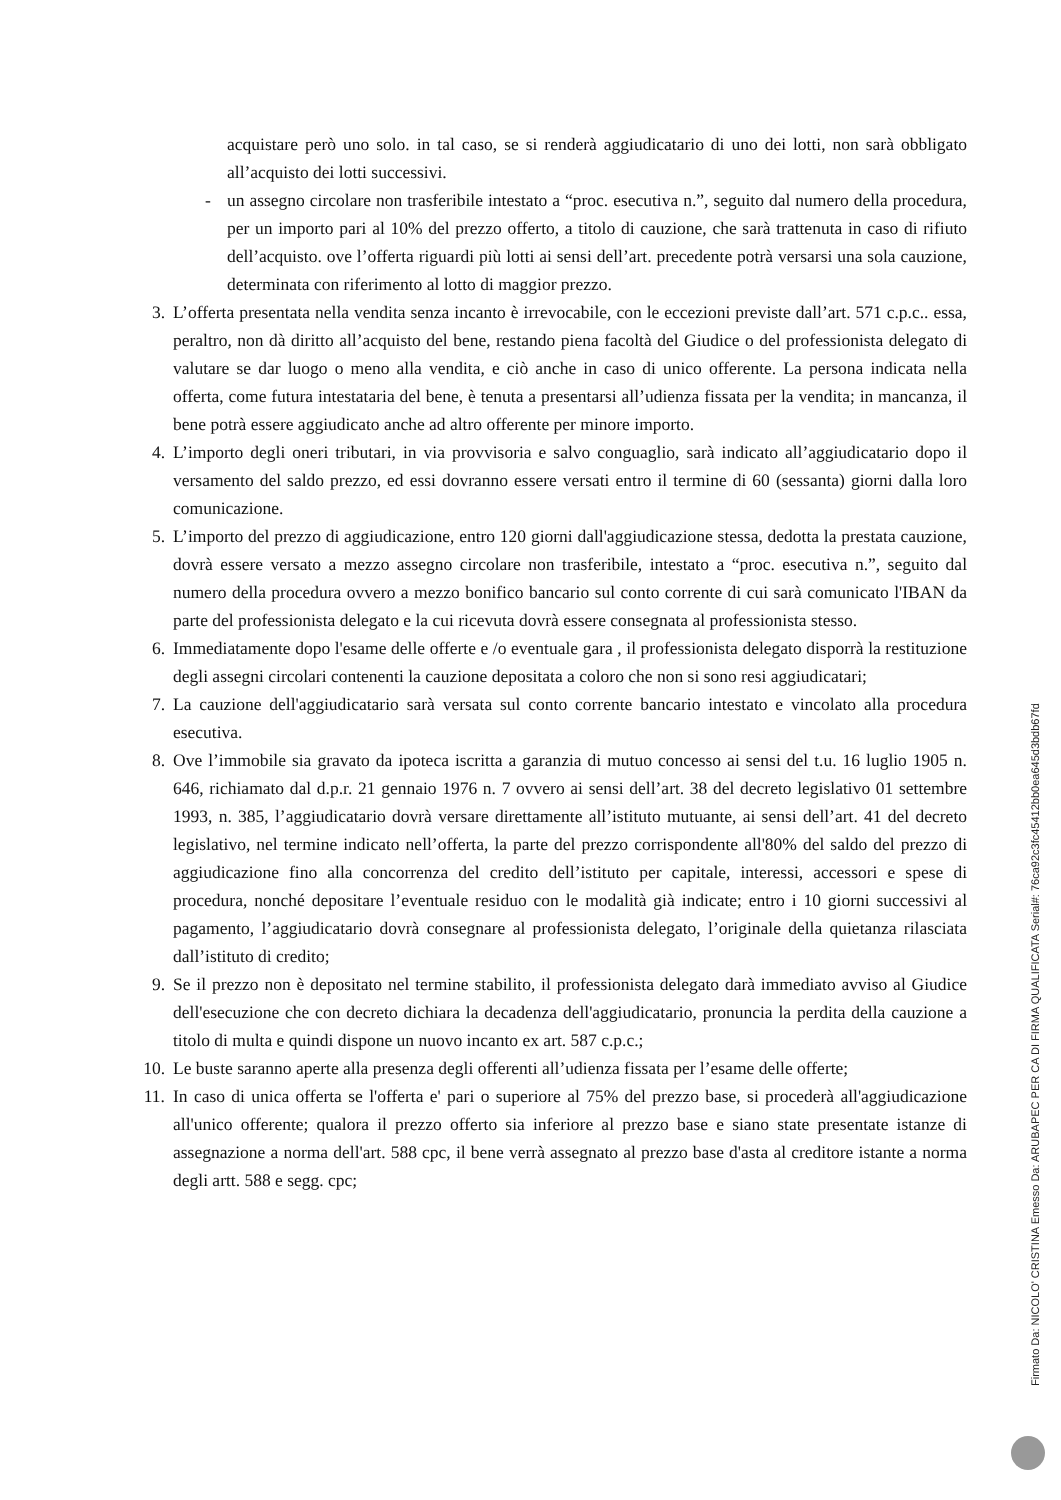acquistare però uno solo. in tal caso, se si renderà aggiudicatario di uno dei lotti, non sarà obbligato all’acquisto dei lotti successivi.
- un assegno circolare non trasferibile intestato a “proc. esecutiva n.”, seguito dal numero della procedura, per un importo pari al 10% del prezzo offerto, a titolo di cauzione, che sarà trattenuta in caso di rifiuto dell’acquisto. ove l’offerta riguardi più lotti ai sensi dell’art. precedente potrà versarsi una sola cauzione, determinata con riferimento al lotto di maggior prezzo.
3. L’offerta presentata nella vendita senza incanto è irrevocabile, con le eccezioni previste dall’art. 571 c.p.c.. essa, peraltro, non dà diritto all’acquisto del bene, restando piena facoltà del Giudice o del professionista delegato di valutare se dar luogo o meno alla vendita, e ciò anche in caso di unico offerente. La persona indicata nella offerta, come futura intestataria del bene, è tenuta a presentarsi all’udienza fissata per la vendita; in mancanza, il bene potrà essere aggiudicato anche ad altro offerente per minore importo.
4. L’importo degli oneri tributari, in via provvisoria e salvo conguaglio, sarà indicato all’aggiudicatario dopo il versamento del saldo prezzo, ed essi dovranno essere versati entro il termine di 60 (sessanta) giorni dalla loro comunicazione.
5. L’importo del prezzo di aggiudicazione, entro 120 giorni dall'aggiudicazione stessa, dedotta la prestata cauzione, dovrà essere versato a mezzo assegno circolare non trasferibile, intestato a “proc. esecutiva n.”, seguito dal numero della procedura ovvero a mezzo bonifico bancario sul conto corrente di cui sarà comunicato l'IBAN da parte del professionista delegato e la cui ricevuta dovrà essere consegnata al professionista stesso.
6. Immediatamente dopo l'esame delle offerte e /o eventuale gara , il professionista delegato disporrà la restituzione degli assegni circolari contenenti la cauzione depositata a coloro che non si sono resi aggiudicatari;
7. La cauzione dell'aggiudicatario sarà versata sul conto corrente bancario intestato e vincolato alla procedura esecutiva.
8. Ove l’immobile sia gravato da ipoteca iscritta a garanzia di mutuo concesso ai sensi del t.u. 16 luglio 1905 n. 646, richiamato dal d.p.r. 21 gennaio 1976 n. 7 ovvero ai sensi dell’art. 38 del decreto legislativo 01 settembre 1993, n. 385, l’aggiudicatario dovrà versare direttamente all’istituto mutuante, ai sensi dell’art. 41 del decreto legislativo, nel termine indicato nell’offerta, la parte del prezzo corrispondente all'80% del saldo del prezzo di aggiudicazione fino alla concorrenza del credito dell’istituto per capitale, interessi, accessori e spese di procedura, nonché depositare l’eventuale residuo con le modalità già indicate; entro i 10 giorni successivi al pagamento, l’aggiudicatario dovrà consegnare al professionista delegato, l’originale della quietanza rilasciata dall’istituto di credito;
9. Se il prezzo non è depositato nel termine stabilito, il professionista delegato darà immediato avviso al Giudice dell'esecuzione che con decreto dichiara la decadenza dell'aggiudicatario, pronuncia la perdita della cauzione a titolo di multa e quindi dispone un nuovo incanto ex art. 587 c.p.c.;
10. Le buste saranno aperte alla presenza degli offerenti all’udienza fissata per l’esame delle offerte;
11. In caso di unica offerta se l'offerta e' pari o superiore al 75% del prezzo base, si procederà all'aggiudicazione all'unico offerente; qualora il prezzo offerto sia inferiore al prezzo base e siano state presentate istanze di assegnazione a norma dell'art. 588 cpc, il bene verrà assegnato al prezzo base d'asta al creditore istante a norma degli artt. 588 e segg. cpc;
Firmato Da: NICOLO' CRISTINA Emesso Da: ARUBAPEC PER CA DI FIRMA QUALIFICATA Serial#: 76ca92c3fc45412bb0ea645d3bdb67fd